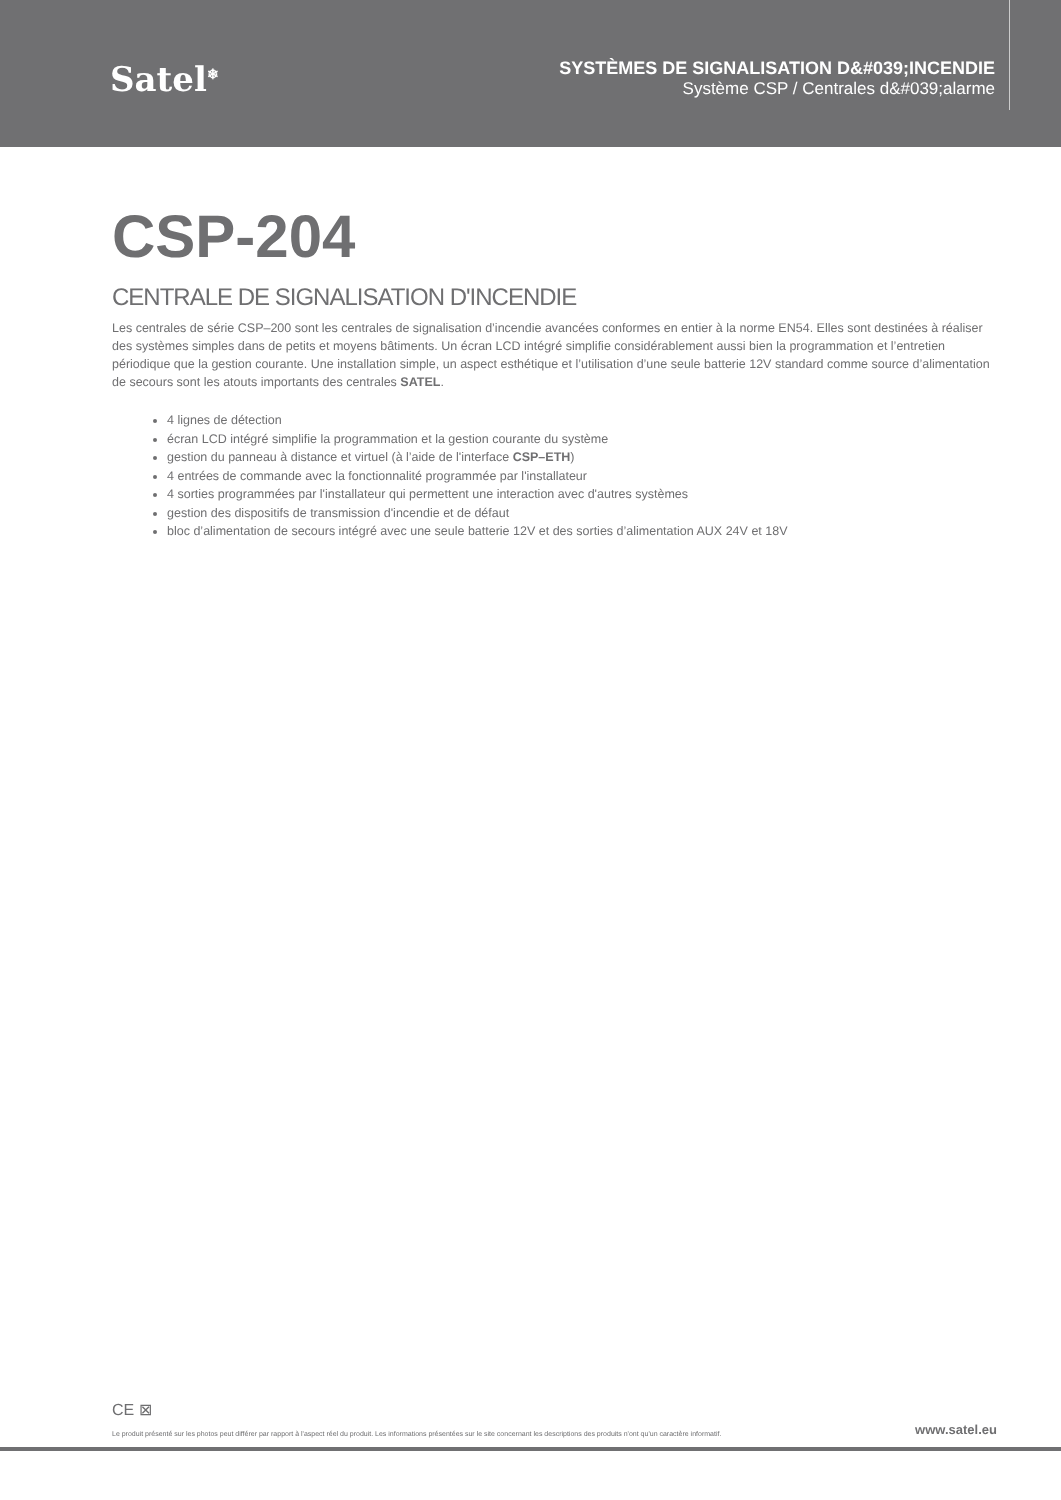Satel<sup>❄</sup>
SYSTÈMES DE SIGNALISATION D&#039;INCENDIE
Système CSP / Centrales d&#039;alarme
CSP-204
CENTRALE DE SIGNALISATION D'INCENDIE
Les centrales de série CSP–200 sont les centrales de signalisation d’incendie avancées conformes en entier à la norme EN54. Elles sont destinées à réaliser des systèmes simples dans de petits et moyens bâtiments. Un écran LCD intégré simplifie considérablement aussi bien la programmation et l’entretien périodique que la gestion courante. Une installation simple, un aspect esthétique et l’utilisation d’une seule batterie 12V standard comme source d’alimentation de secours sont les atouts importants des centrales SATEL.
4 lignes de détection
écran LCD intégré simplifie la programmation et la gestion courante du système
gestion du panneau à distance et virtuel (à l’aide de l'interface CSP–ETH)
4 entrées de commande avec la fonctionnalité programmée par l'installateur
4 sorties programmées par l'installateur qui permettent une interaction avec d'autres systèmes
gestion des dispositifs de transmission d'incendie et de défaut
bloc d’alimentation de secours intégré avec une seule batterie 12V et des sorties d’alimentation AUX 24V et 18V
CE ⊠
Le produit présenté sur les photos peut différer par rapport à l'aspect réel du produit. Les informations présentées sur le site concernant les descriptions des produits n'ont qu'un caractère informatif. www.satel.eu